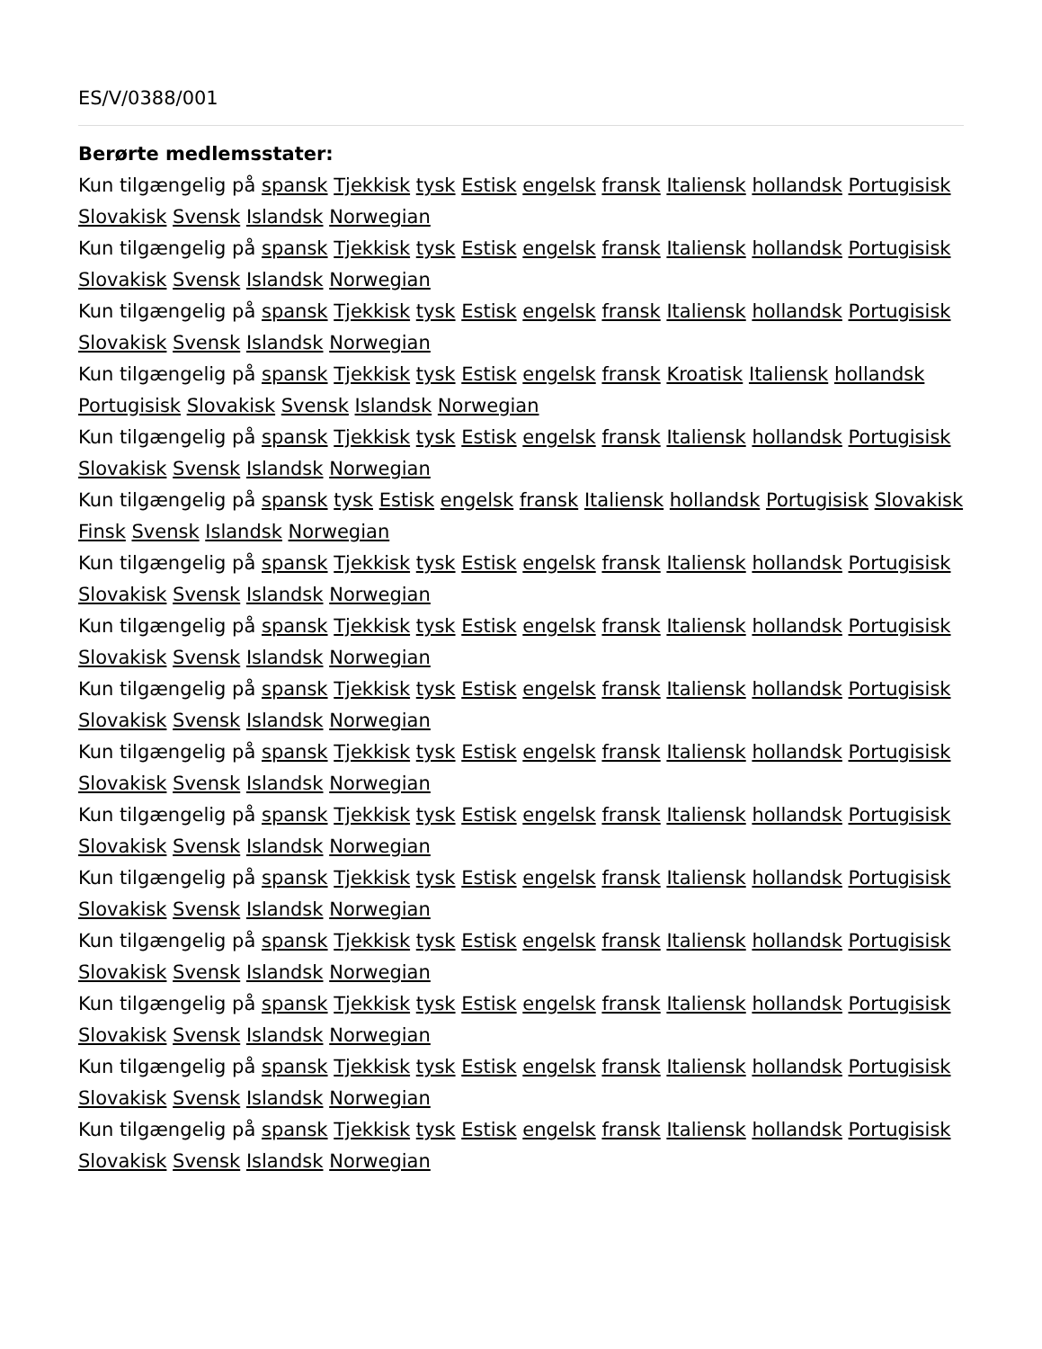ES/V/0388/001
Berørte medlemsstater:
Kun tilgængelig på spansk Tjekkisk tysk Estisk engelsk fransk Italiensk hollandsk Portugisisk Slovakisk Svensk Islandsk Norwegian
Kun tilgængelig på spansk Tjekkisk tysk Estisk engelsk fransk Italiensk hollandsk Portugisisk Slovakisk Svensk Islandsk Norwegian
Kun tilgængelig på spansk Tjekkisk tysk Estisk engelsk fransk Italiensk hollandsk Portugisisk Slovakisk Svensk Islandsk Norwegian
Kun tilgængelig på spansk Tjekkisk tysk Estisk engelsk fransk Kroatisk Italiensk hollandsk Portugisisk Slovakisk Svensk Islandsk Norwegian
Kun tilgængelig på spansk Tjekkisk tysk Estisk engelsk fransk Italiensk hollandsk Portugisisk Slovakisk Svensk Islandsk Norwegian
Kun tilgængelig på spansk tysk Estisk engelsk fransk Italiensk hollandsk Portugisisk Slovakisk Finsk Svensk Islandsk Norwegian
Kun tilgængelig på spansk Tjekkisk tysk Estisk engelsk fransk Italiensk hollandsk Portugisisk Slovakisk Svensk Islandsk Norwegian
Kun tilgængelig på spansk Tjekkisk tysk Estisk engelsk fransk Italiensk hollandsk Portugisisk Slovakisk Svensk Islandsk Norwegian
Kun tilgængelig på spansk Tjekkisk tysk Estisk engelsk fransk Italiensk hollandsk Portugisisk Slovakisk Svensk Islandsk Norwegian
Kun tilgængelig på spansk Tjekkisk tysk Estisk engelsk fransk Italiensk hollandsk Portugisisk Slovakisk Svensk Islandsk Norwegian
Kun tilgængelig på spansk Tjekkisk tysk Estisk engelsk fransk Italiensk hollandsk Portugisisk Slovakisk Svensk Islandsk Norwegian
Kun tilgængelig på spansk Tjekkisk tysk Estisk engelsk fransk Italiensk hollandsk Portugisisk Slovakisk Svensk Islandsk Norwegian
Kun tilgængelig på spansk Tjekkisk tysk Estisk engelsk fransk Italiensk hollandsk Portugisisk Slovakisk Svensk Islandsk Norwegian
Kun tilgængelig på spansk Tjekkisk tysk Estisk engelsk fransk Italiensk hollandsk Portugisisk Slovakisk Svensk Islandsk Norwegian
Kun tilgængelig på spansk Tjekkisk tysk Estisk engelsk fransk Italiensk hollandsk Portugisisk Slovakisk Svensk Islandsk Norwegian
Kun tilgængelig på spansk Tjekkisk tysk Estisk engelsk fransk Italiensk hollandsk Portugisisk Slovakisk Svensk Islandsk Norwegian